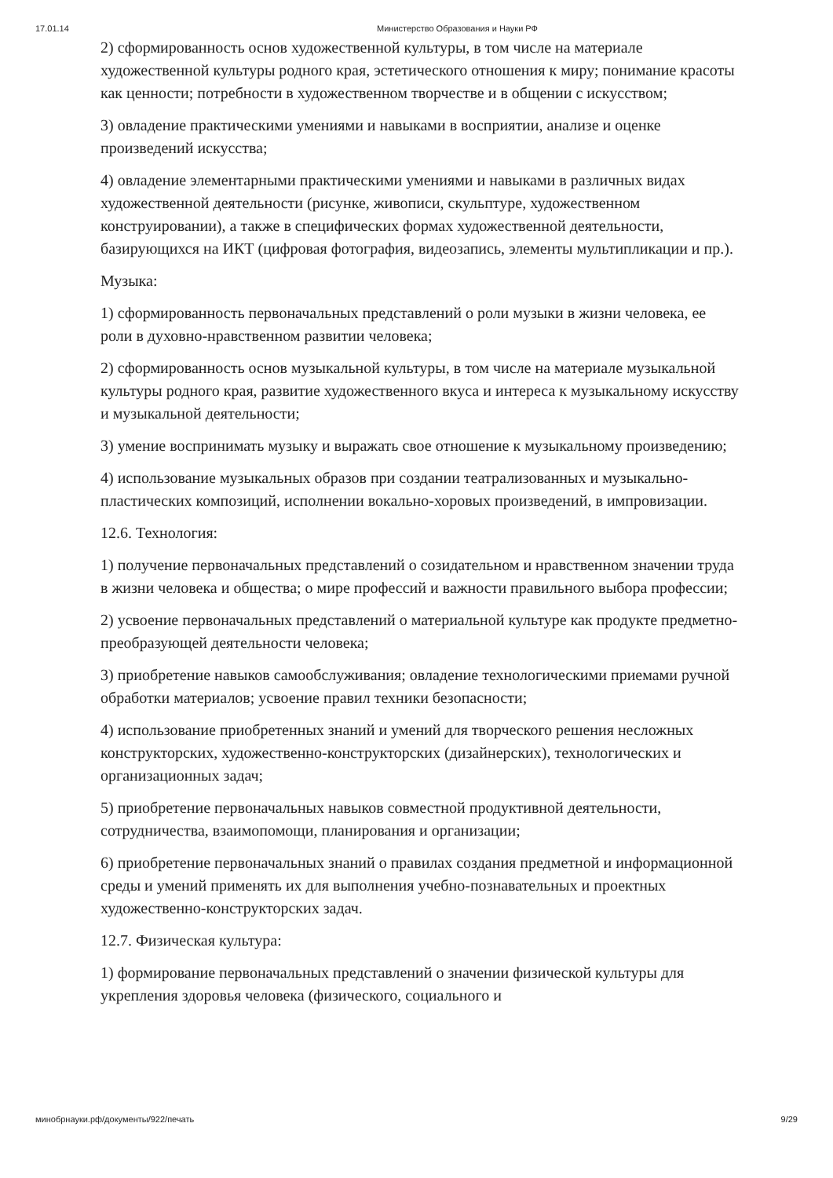17.01.14 Министерство Образования и Науки РФ
2) сформированность основ художественной культуры, в том числе на материале художественной культуры родного края, эстетического отношения к миру; понимание красоты как ценности; потребности в художественном творчестве и в общении с искусством;
3) овладение практическими умениями и навыками в восприятии, анализе и оценке произведений искусства;
4) овладение элементарными практическими умениями и навыками в различных видах художественной деятельности (рисунке, живописи, скульптуре, художественном конструировании), а также в специфических формах художественной деятельности, базирующихся на ИКТ (цифровая фотография, видеозапись, элементы мультипликации и пр.).
Музыка:
1) сформированность первоначальных представлений о роли музыки в жизни человека, ее роли в духовно-нравственном развитии человека;
2) сформированность основ музыкальной культуры, в том числе на материале музыкальной культуры родного края, развитие художественного вкуса и интереса к музыкальному искусству и музыкальной деятельности;
3) умение воспринимать музыку и выражать свое отношение к музыкальному произведению;
4) использование музыкальных образов при создании театрализованных и музыкально-пластических композиций, исполнении вокально-хоровых произведений, в импровизации.
12.6. Технология:
1) получение первоначальных представлений о созидательном и нравственном значении труда в жизни человека и общества; о мире профессий и важности правильного выбора профессии;
2) усвоение первоначальных представлений о материальной культуре как продукте предметно-преобразующей деятельности человека;
3) приобретение навыков самообслуживания; овладение технологическими приемами ручной обработки материалов; усвоение правил техники безопасности;
4) использование приобретенных знаний и умений для творческого решения несложных конструкторских, художественно-конструкторских (дизайнерских), технологических и организационных задач;
5) приобретение первоначальных навыков совместной продуктивной деятельности, сотрудничества, взаимопомощи, планирования и организации;
6) приобретение первоначальных знаний о правилах создания предметной и информационной среды и умений применять их для выполнения учебно-познавательных и проектных художественно-конструкторских задач.
12.7. Физическая культура:
1) формирование первоначальных представлений о значении физической культуры для укрепления здоровья человека (физического, социального и
минобрнауки.рф/документы/922/печать 9/29